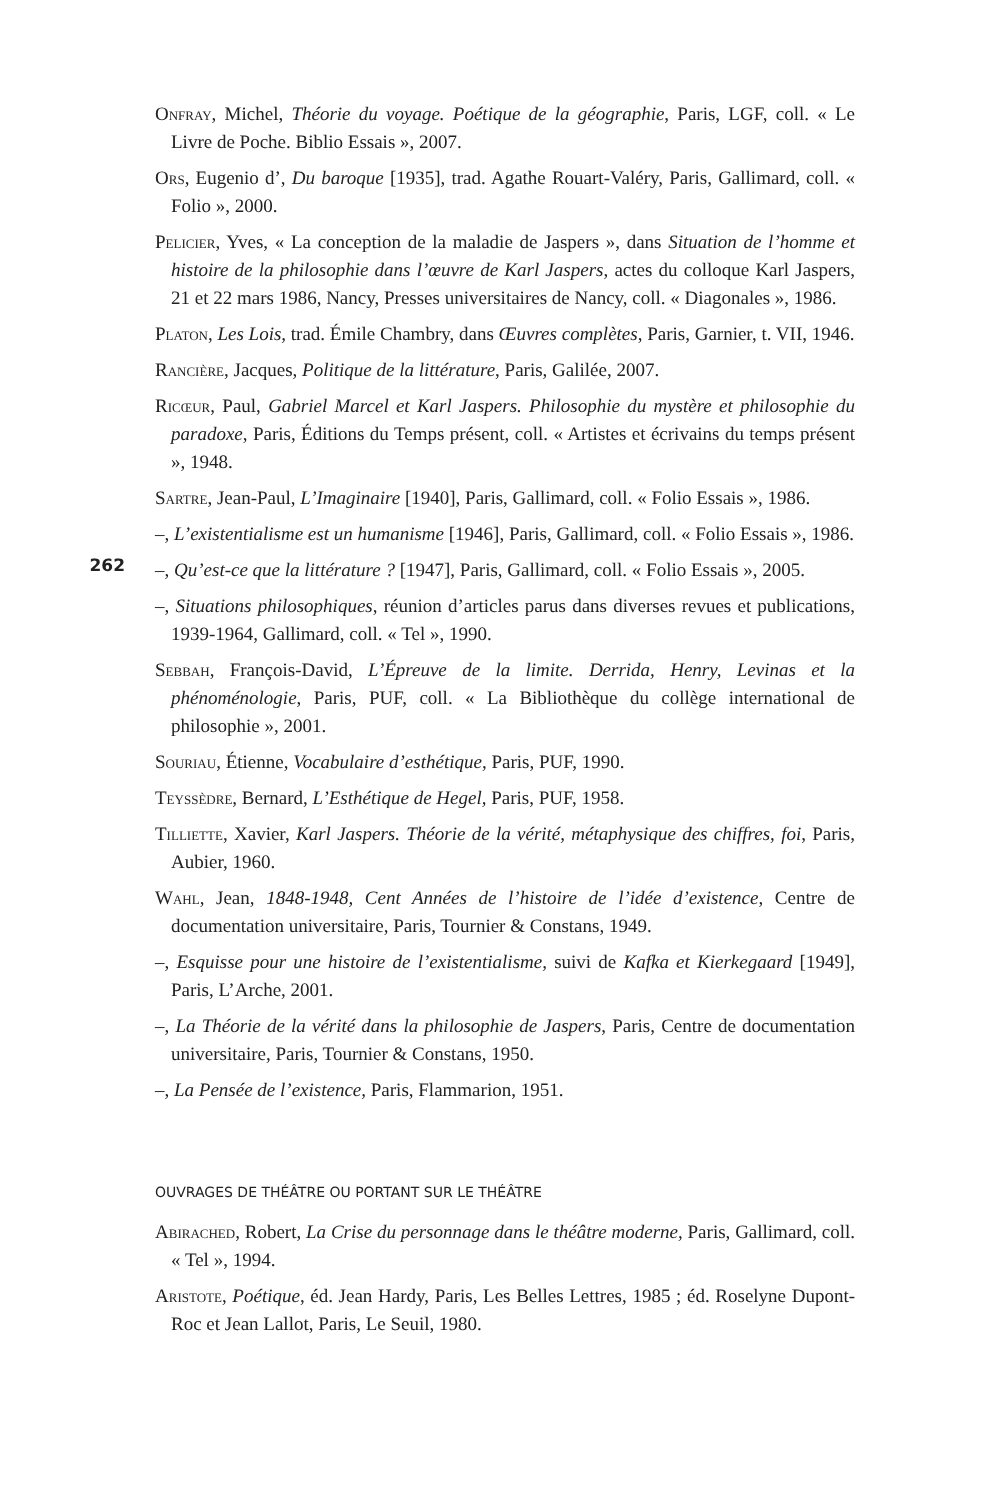262
Onfray, Michel, Théorie du voyage. Poétique de la géographie, Paris, LGF, coll. « Le Livre de Poche. Biblio Essais », 2007.
Ors, Eugenio d’, Du baroque [1935], trad. Agathe Rouart-Valéry, Paris, Gallimard, coll. « Folio », 2000.
Pelicier, Yves, « La conception de la maladie de Jaspers », dans Situation de l’homme et histoire de la philosophie dans l’œuvre de Karl Jaspers, actes du colloque Karl Jaspers, 21 et 22 mars 1986, Nancy, Presses universitaires de Nancy, coll. « Diagonales », 1986.
Platon, Les Lois, trad. Émile Chambry, dans Œuvres complètes, Paris, Garnier, t. VII, 1946.
Rancière, Jacques, Politique de la littérature, Paris, Galilée, 2007.
Ricœur, Paul, Gabriel Marcel et Karl Jaspers. Philosophie du mystère et philosophie du paradoxe, Paris, Éditions du Temps présent, coll. « Artistes et écrivains du temps présent », 1948.
Sartre, Jean-Paul, L’Imaginaire [1940], Paris, Gallimard, coll. « Folio Essais », 1986.
–, L’existentialisme est un humanisme [1946], Paris, Gallimard, coll. « Folio Essais », 1986.
–, Qu’est-ce que la littérature ? [1947], Paris, Gallimard, coll. « Folio Essais », 2005.
–, Situations philosophiques, réunion d’articles parus dans diverses revues et publications, 1939-1964, Gallimard, coll. « Tel », 1990.
Sebbah, François-David, L’Épreuve de la limite. Derrida, Henry, Levinas et la phénoménologie, Paris, PUF, coll. « La Bibliothèque du collège international de philosophie », 2001.
Souriau, Étienne, Vocabulaire d’esthétique, Paris, PUF, 1990.
Teyssèdre, Bernard, L’Esthétique de Hegel, Paris, PUF, 1958.
Tilliette, Xavier, Karl Jaspers. Théorie de la vérité, métaphysique des chiffres, foi, Paris, Aubier, 1960.
Wahl, Jean, 1848-1948, Cent Années de l’histoire de l’idée d’existence, Centre de documentation universitaire, Paris, Tournier & Constans, 1949.
–, Esquisse pour une histoire de l’existentialisme, suivi de Kafka et Kierkegaard [1949], Paris, L’Arche, 2001.
–, La Théorie de la vérité dans la philosophie de Jaspers, Paris, Centre de documentation universitaire, Paris, Tournier & Constans, 1950.
–, La Pensée de l’existence, Paris, Flammarion, 1951.
OUVRAGES DE THÉÂTRE OU PORTANT SUR LE THÉÂTRE
Abirached, Robert, La Crise du personnage dans le théâtre moderne, Paris, Gallimard, coll. « Tel », 1994.
Aristote, Poétique, éd. Jean Hardy, Paris, Les Belles Lettres, 1985 ; éd. Roselyne Dupont-Roc et Jean Lallot, Paris, Le Seuil, 1980.